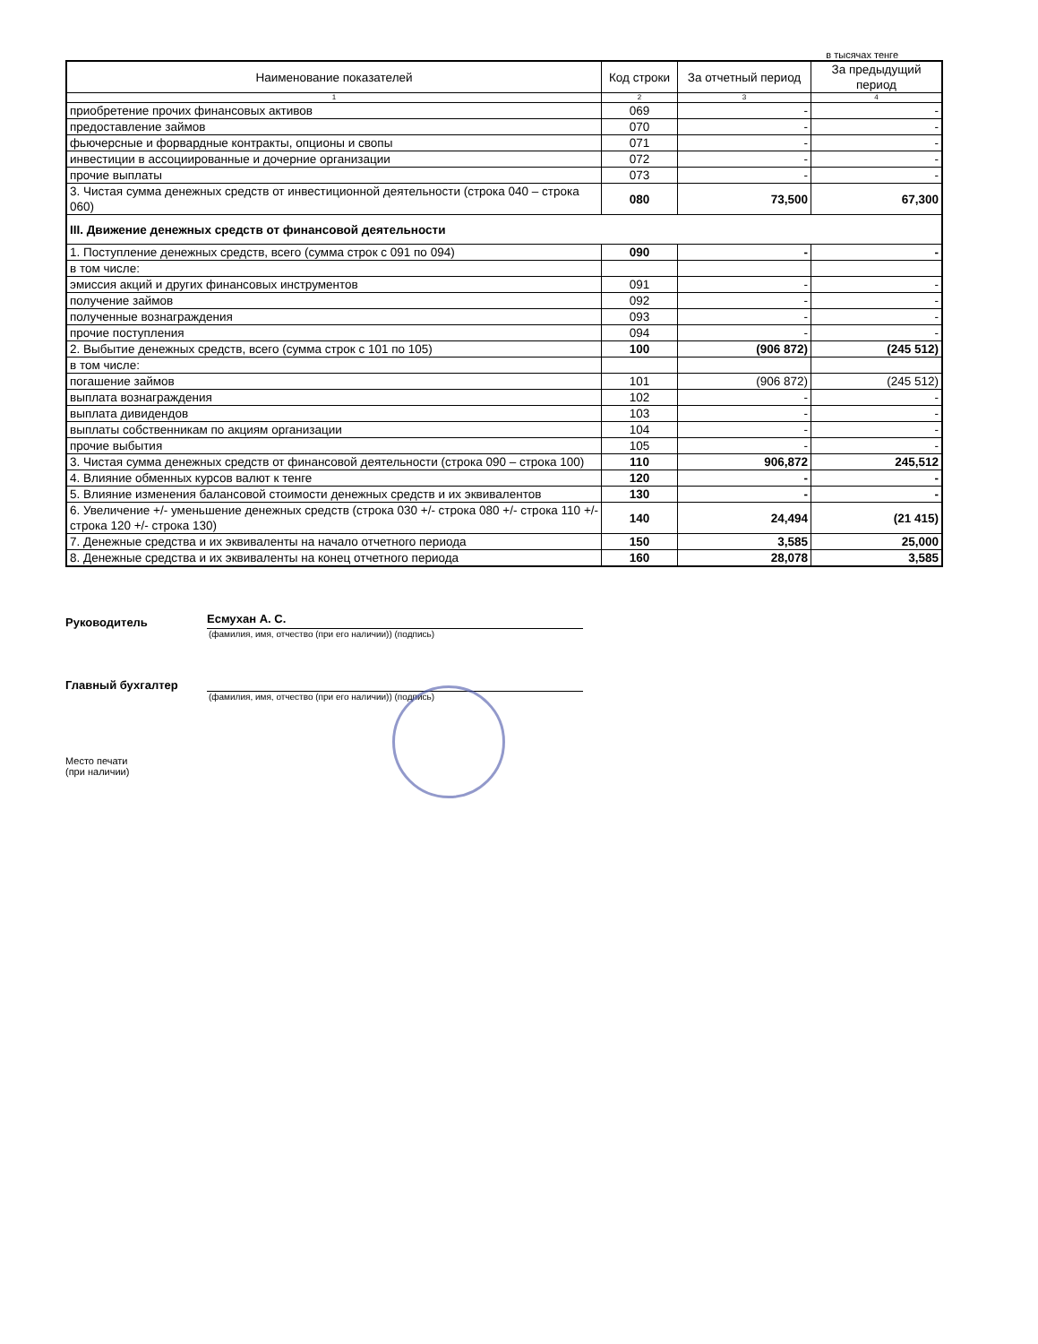в тысячах тенге
| Наименование показателей | Код строки | За отчетный период | За предыдущий период |
| --- | --- | --- | --- |
| 1 | 2 | 3 | 4 |
| приобретение прочих финансовых активов | 069 | - | - |
| предоставление займов | 070 | - | - |
| фьючерсные и форвардные контракты, опционы и свопы | 071 | - | - |
| инвестиции в ассоциированные и дочерние организации | 072 | - | - |
| прочие выплаты | 073 | - | - |
| 3. Чистая сумма денежных средств от инвестиционной деятельности (строка 040 – строка 060) | 080 | 73,500 | 67,300 |
| III. Движение денежных средств от финансовой деятельности | | | |
| 1. Поступление денежных средств, всего (сумма строк с 091 по 094) | 090 | - | - |
| в том числе: | | | |
| эмиссия акций и других финансовых инструментов | 091 | - | - |
| получение займов | 092 | - | - |
| полученные вознаграждения | 093 | - | - |
| прочие поступления | 094 | - | - |
| 2. Выбытие денежных средств, всего (сумма строк с 101 по 105) | 100 | (906 872) | (245 512) |
| в том числе: | | | |
| погашение займов | 101 | (906 872) | (245 512) |
| выплата вознаграждения | 102 | - | - |
| выплата дивидендов | 103 | - | - |
| выплаты собственникам по акциям организации | 104 | - | - |
| прочие выбытия | 105 | - | - |
| 3. Чистая сумма денежных средств от финансовой деятельности (строка 090 – строка 100) | 110 | 906,872 | 245,512 |
| 4. Влияние обменных курсов валют к тенге | 120 | - | - |
| 5. Влияние изменения балансовой стоимости денежных средств и их эквивалентов | 130 | - | - |
| 6. Увеличение +/- уменьшение денежных средств (строка 030 +/- строка 080 +/- строка 110 +/- строка 120 +/- строка 130) | 140 | 24,494 | (21 415) |
| 7. Денежные средства и их эквиваленты на начало отчетного периода | 150 | 3,585 | 25,000 |
| 8. Денежные средства и их эквиваленты на конец отчетного периода | 160 | 28,078 | 3,585 |
Руководитель
Есмухан А. С.
(фамилия, имя, отчество (при его наличии)) (подпись)
Главный бухгалтер
(фамилия, имя, отчество (при его наличии)) (подпись)
Место печати
(при наличии)